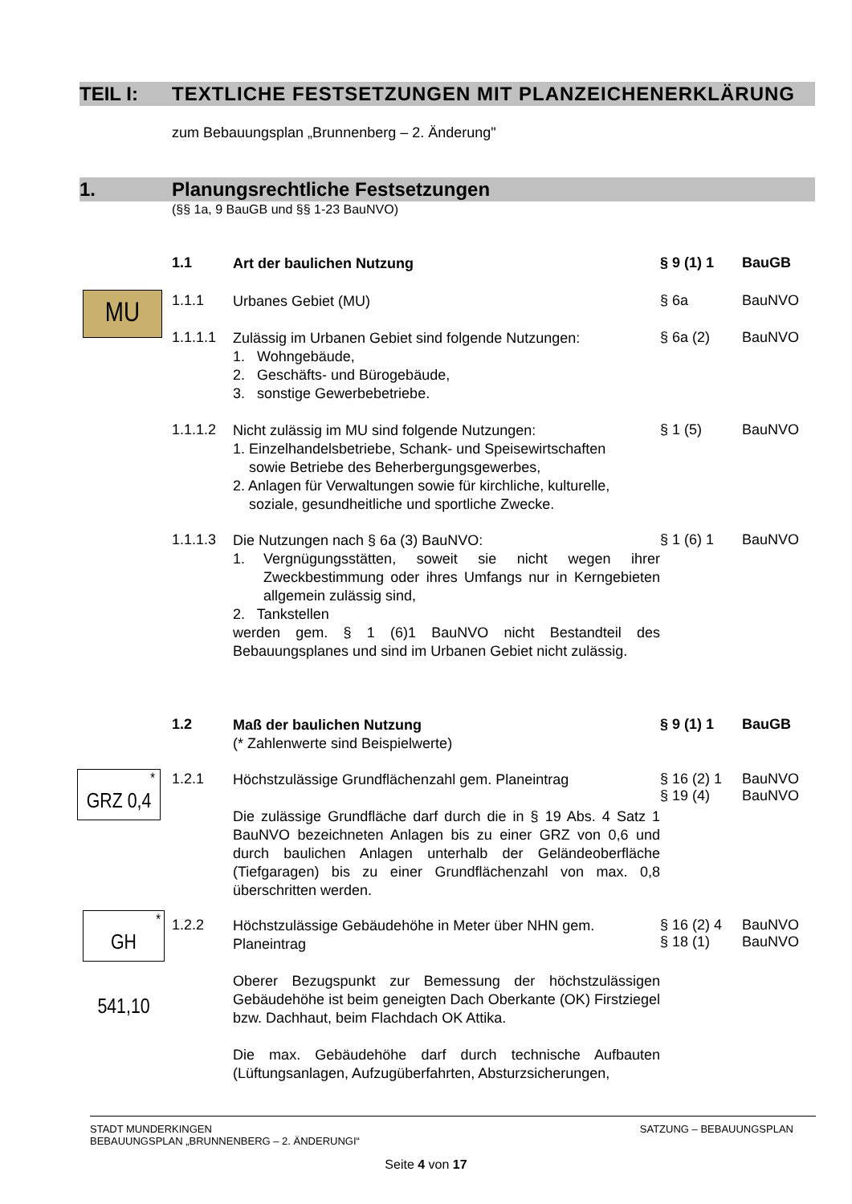TEIL I: TEXTLICHE FESTSETZUNGEN MIT PLANZEICHENERKLÄRUNG
zum Bebauungsplan „Brunnenberg – 2. Änderung"
1. Planungsrechtliche Festsetzungen
(§§ 1a, 9 BauGB und §§ 1-23 BauNVO)
1.1
Art der baulichen Nutzung
§ 9 (1) 1 BauGB
MU
1.1.1
Urbanes Gebiet (MU)
§ 6a BauNVO
1.1.1.1
Zulässig im Urbanen Gebiet sind folgende Nutzungen:
1. Wohngebäude,
2. Geschäfts- und Bürogebäude,
3. sonstige Gewerbebetriebe.
§ 6a (2) BauNVO
1.1.1.2
Nicht zulässig im MU sind folgende Nutzungen:
1. Einzelhandelsbetriebe, Schank- und Speisewirtschaften
sowie Betriebe des Beherbergungsgewerbes,
2. Anlagen für Verwaltungen sowie für kirchliche, kulturelle,
soziale, gesundheitliche und sportliche Zwecke.
§ 1 (5) BauNVO
1.1.1.3
Die Nutzungen nach § 6a (3) BauNVO:
1. Vergnügungsstätten, soweit sie nicht wegen ihrer Zweckbestimmung oder ihres Umfangs nur in Kerngebieten allgemein zulässig sind,
2. Tankstellen
werden gem. § 1 (6)1 BauNVO nicht Bestandteil des Bebauungsplanes und sind im Urbanen Gebiet nicht zulässig.
§ 1 (6) 1 BauNVO
1.2
Maß der baulichen Nutzung
(* Zahlenwerte sind Beispielwerte)
§ 9 (1) 1 BauGB
GRZ 0,4
*
1.2.1
Höchstzulässige Grundflächenzahl gem. Planeintrag
Die zulässige Grundfläche darf durch die in § 19 Abs. 4 Satz 1 BauNVO bezeichneten Anlagen bis zu einer GRZ von 0,6 und durch baulichen Anlagen unterhalb der Geländeoberfläche (Tiefgaragen) bis zu einer Grundflächenzahl von max. 0,8 überschritten werden.
§ 16 (2) 1
§ 19 (4)
BauNVO
BauNVO
GH 541,10
*
1.2.2
Höchstzulässige Gebäudehöhe in Meter über NHN gem. Planeintrag
Oberer Bezugspunkt zur Bemessung der höchstzulässigen Gebäudehöhe ist beim geneigten Dach Oberkante (OK) Firstziegel bzw. Dachhaut, beim Flachdach OK Attika.
Die max. Gebäudehöhe darf durch technische Aufbauten (Lüftungsanlagen, Aufzugüberfahrten, Absturzsicherungen,
§ 16 (2) 4
§ 18 (1)
BauNVO
BauNVO
STADT MUNDERKINGEN
BEBAUUNGSPLAN „BRUNNENBERG – 2. ÄNDERUNGI“
SATZUNG – BEBAUUNGSPLAN
Seite 4 von 17